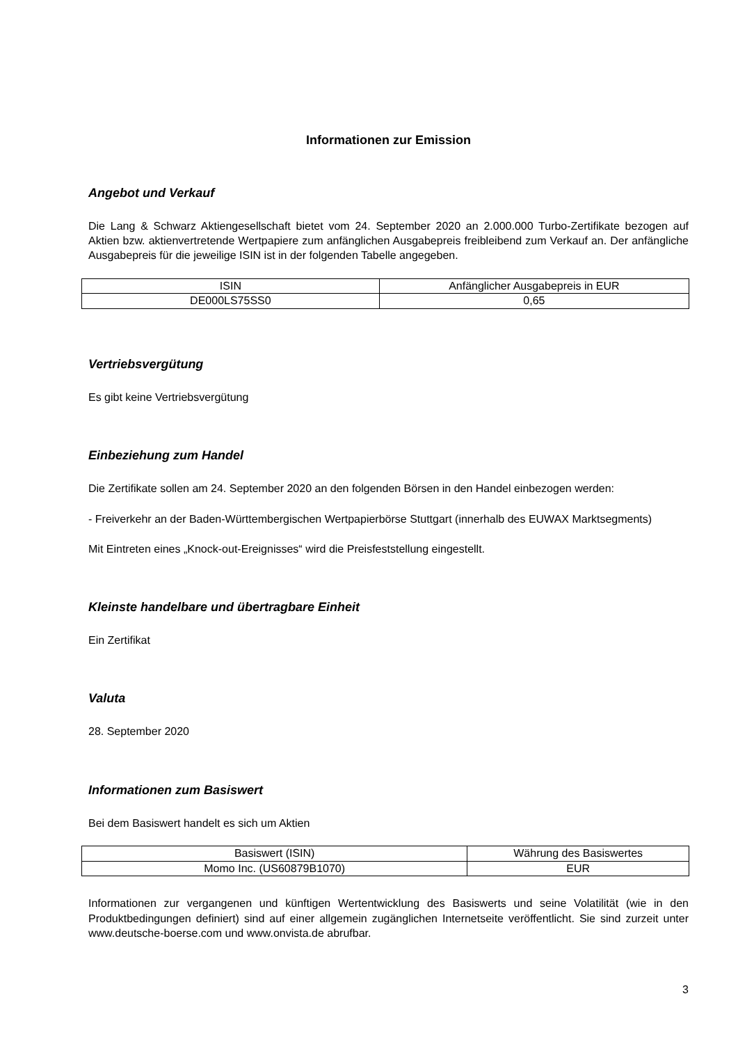Informationen zur Emission
Angebot und Verkauf
Die Lang & Schwarz Aktiengesellschaft bietet vom 24. September 2020 an 2.000.000 Turbo-Zertifikate bezogen auf Aktien bzw. aktienvertretende Wertpapiere zum anfänglichen Ausgabepreis freibleibend zum Verkauf an. Der anfängliche Ausgabepreis für die jeweilige ISIN ist in der folgenden Tabelle angegeben.
| ISIN | Anfänglicher Ausgabepreis in EUR |
| --- | --- |
| DE000LS75SS0 | 0,65 |
Vertriebsvergütung
Es gibt keine Vertriebsvergütung
Einbeziehung zum Handel
Die Zertifikate sollen am 24. September 2020 an den folgenden Börsen in den Handel einbezogen werden:
- Freiverkehr an der Baden-Württembergischen Wertpapierbörse Stuttgart (innerhalb des EUWAX Marktsegments)
Mit Eintreten eines „Knock-out-Ereignisses“ wird die Preisfeststellung eingestellt.
Kleinste handelbare und übertragbare Einheit
Ein Zertifikat
Valuta
28. September 2020
Informationen zum Basiswert
Bei dem Basiswert handelt es sich um Aktien
| Basiswert (ISIN) | Währung des Basiswertes |
| --- | --- |
| Momo Inc. (US60879B1070) | EUR |
Informationen zur vergangenen und künftigen Wertentwicklung des Basiswerts und seine Volatilität (wie in den Produktbedingungen definiert) sind auf einer allgemein zugänglichen Internetseite veröffentlicht. Sie sind zurzeit unter www.deutsche-boerse.com und www.onvista.de abrufbar.
3